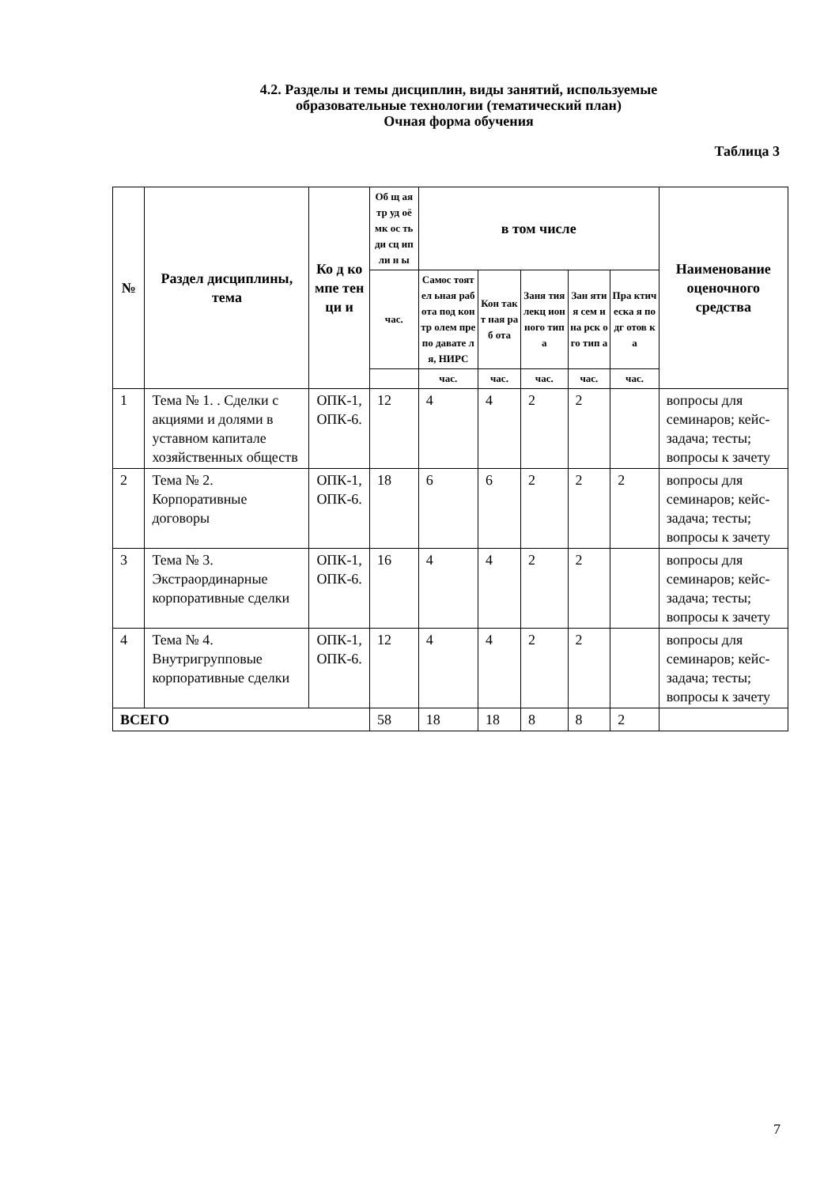4.2. Разделы и темы дисциплин, виды занятий, используемые
образовательные технологии (тематический план)
Очная форма обучения
Таблица 3
| № | Раздел дисциплины, тема | Ко д ко мпе тен ци и | Об щ ая тр уд оё мк ос ть ди сц ип ли н ы | в том числе | | | | | Наименование оценочного средства |
| --- | --- | --- | --- | --- | --- | --- | --- | --- | --- |
| | | | час. | Самос тоятел ьная работа под контр олем препо давате ля, НИРС | Кон такт ная раб ота | Заня тия лекц ион ного типа | Зан яти я сем ина рск ого тип а | Пра ктич еска я подг отов ка | |
| | | | | час. | час. | час. | час. | час. | |
| 1 | Тема № 1. . Сделки с акциями и долями в уставном капитале хозяйственных обществ | ОПК-1, ОПК-6. | 12 | 4 | 4 | 2 | 2 | | вопросы для семинаров; кейс-задача; тесты; вопросы к зачету |
| 2 | Тема № 2. Корпоративные договоры | ОПК-1, ОПК-6. | 18 | 6 | 6 | 2 | 2 | 2 | вопросы для семинаров; кейс-задача; тесты; вопросы к зачету |
| 3 | Тема № 3. Экстраординарные корпоративные сделки | ОПК-1, ОПК-6. | 16 | 4 | 4 | 2 | 2 | | вопросы для семинаров; кейс-задача; тесты; вопросы к зачету |
| 4 | Тема № 4. Внутригрупповые корпоративные сделки | ОПК-1, ОПК-6. | 12 | 4 | 4 | 2 | 2 | | вопросы для семинаров; кейс-задача; тесты; вопросы к зачету |
| ВСЕГО | | | 58 | 18 | 18 | 8 | 8 | 2 | |
7